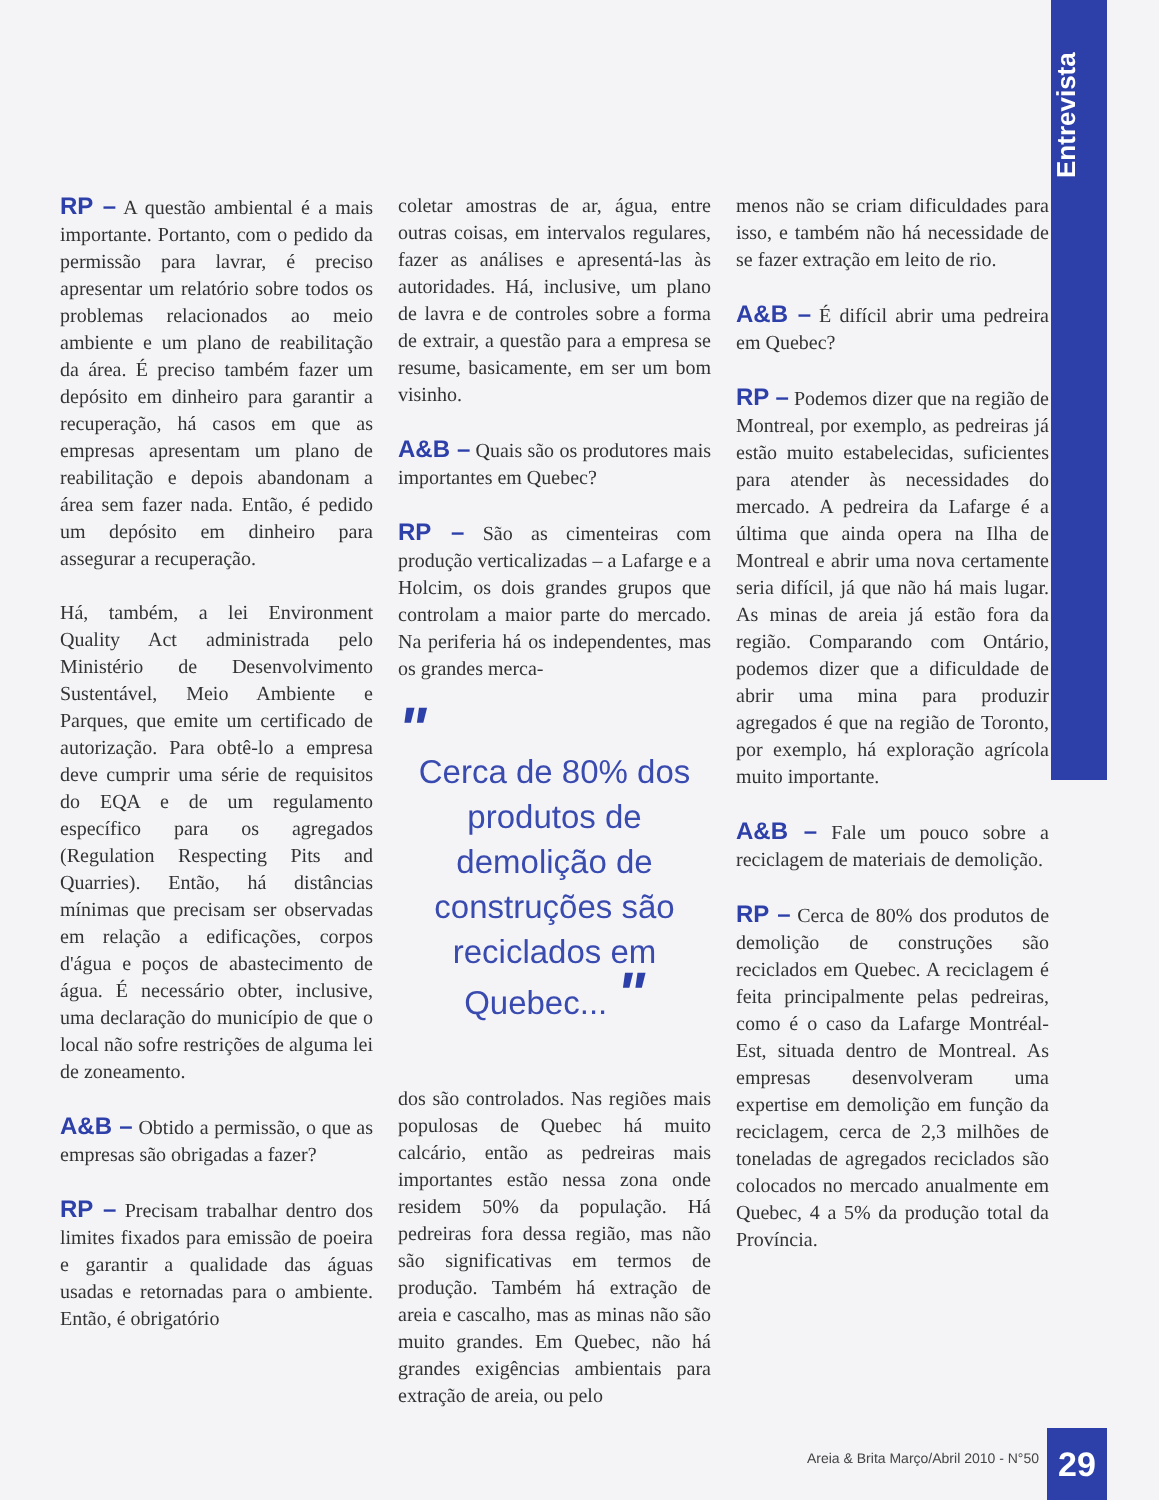Entrevista
RP – A questão ambiental é a mais importante. Portanto, com o pedido da permissão para lavrar, é preciso apresentar um relatório sobre todos os problemas relacionados ao meio ambiente e um plano de reabilitação da área. É preciso também fazer um depósito em dinheiro para garantir a recuperação, há casos em que as empresas apresentam um plano de reabilitação e depois abandonam a área sem fazer nada. Então, é pedido um depósito em dinheiro para assegurar a recuperação.
Há, também, a lei Environment Quality Act administrada pelo Ministério de Desenvolvimento Sustentável, Meio Ambiente e Parques, que emite um certificado de autorização. Para obtê-lo a empresa deve cumprir uma série de requisitos do EQA e de um regulamento específico para os agregados (Regulation Respecting Pits and Quarries). Então, há distâncias mínimas que precisam ser observadas em relação a edificações, corpos d'água e poços de abastecimento de água. É necessário obter, inclusive, uma declaração do município de que o local não sofre restrições de alguma lei de zoneamento.
A&B – Obtido a permissão, o que as empresas são obrigadas a fazer?
RP – Precisam trabalhar dentro dos limites fixados para emissão de poeira e garantir a qualidade das águas usadas e retornadas para o ambiente. Então, é obrigatório
coletar amostras de ar, água, entre outras coisas, em intervalos regulares, fazer as análises e apresentá-las às autoridades. Há, inclusive, um plano de lavra e de controles sobre a forma de extrair, a questão para a empresa se resume, basicamente, em ser um bom visinho.
A&B – Quais são os produtores mais importantes em Quebec?
RP – São as cimenteiras com produção verticalizadas – a Lafarge e a Holcim, os dois grandes grupos que controlam a maior parte do mercado. Na periferia há os independentes, mas os grandes merca-
"
Cerca de 80% dos produtos de demolição de construções são reciclados em Quebec... "
dos são controlados. Nas regiões mais populosas de Quebec há muito calcário, então as pedreiras mais importantes estão nessa zona onde residem 50% da população. Há pedreiras fora dessa região, mas não são significativas em termos de produção. Também há extração de areia e cascalho, mas as minas não são muito grandes. Em Quebec, não há grandes exigências ambientais para extração de areia, ou pelo
menos não se criam dificuldades para isso, e também não há necessidade de se fazer extração em leito de rio.
A&B – É difícil abrir uma pedreira em Quebec?
RP – Podemos dizer que na região de Montreal, por exemplo, as pedreiras já estão muito estabelecidas, suficientes para atender às necessidades do mercado. A pedreira da Lafarge é a última que ainda opera na Ilha de Montreal e abrir uma nova certamente seria difícil, já que não há mais lugar. As minas de areia já estão fora da região. Comparando com Ontário, podemos dizer que a dificuldade de abrir uma mina para produzir agregados é que na região de Toronto, por exemplo, há exploração agrícola muito importante.
A&B – Fale um pouco sobre a reciclagem de materiais de demolição.
RP – Cerca de 80% dos produtos de demolição de construções são reciclados em Quebec. A reciclagem é feita principalmente pelas pedreiras, como é o caso da Lafarge Montréal-Est, situada dentro de Montreal. As empresas desenvolveram uma expertise em demolição em função da reciclagem, cerca de 2,3 milhões de toneladas de agregados reciclados são colocados no mercado anualmente em Quebec, 4 a 5% da produção total da Província.
Areia & Brita Março/Abril 2010 - N°50
29